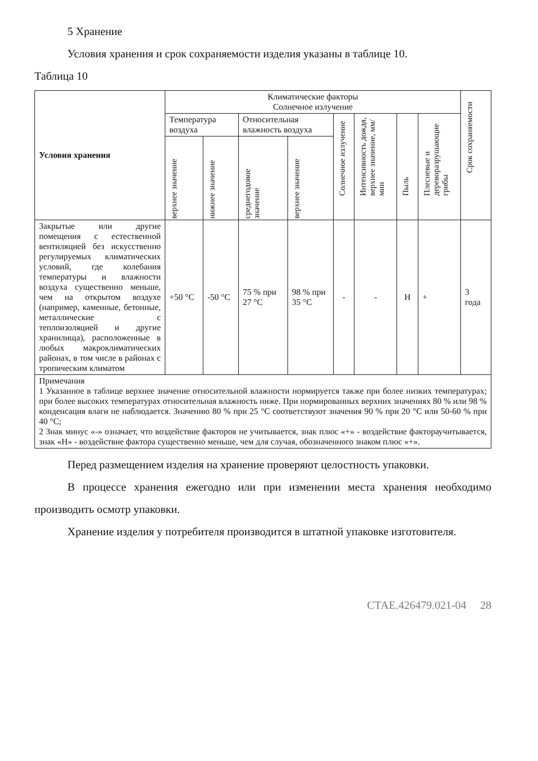5 Хранение
Условия хранения и срок сохраняемости изделия указаны в таблице 10.
Таблица 10
| Условия хранения | Климатические факторы Солнечное излучение | | | | | | | | Срок сохраняемости |
| --- | --- | --- | --- | --- | --- | --- | --- | --- | --- |
| | Температура воздуха | | Относительная влажность воздуха | | Солнечное излучение | Интенсивность дождя, верхнее значение, мм/мин | Пыль | Плесневые и дереворазрушающие грибы | |
| | верхнее значение | нижнее значение | среднегодовое значение | верхнее значение | | | | | |
| Закрытые или другие помещения с естественной вентиляцией без искусственно регулируемых климатических условий, где колебания температуры и влажности воздуха существенно меньше, чем на открытом воздухе (например, каменные, бетонные, металлические с теплоизоляцией и другие хранилища), расположенные в любых макроклиматических районах, в том числе в районах с тропическим климатом | +50 °С | -50 °С | 75 % при 27 °С | 98 % при 35 °С | - | - | Н | + | 3 года |
| Примечания 1 Указанное в таблице верхнее значение относительной влажности нормируется также при более низких температурах; при более высоких температурах относительная влажность ниже. При нормированных верхних значениях 80 % или 98 % конденсация влаги не наблюдается. Значению 80 % при 25 °С соответствуют значения 90 % при 20 °С или 50-60 % при 40 °С; 2 Знак минус «-» означает, что воздействие факторов не учитывается, знак плюс «+» - воздействие фактораучитывается, знак «Н» - воздействие фактора существенно меньше, чем для случая, обозначенного знаком плюс «+». | | | | | | | | | |
Перед размещением изделия на хранение проверяют целостность упаковки.
В процессе хранения ежегодно или при изменении места хранения необходимо производить осмотр упаковки.
Хранение изделия у потребителя производится в штатной упаковке изготовителя.
СТАЕ.426479.021-04 28